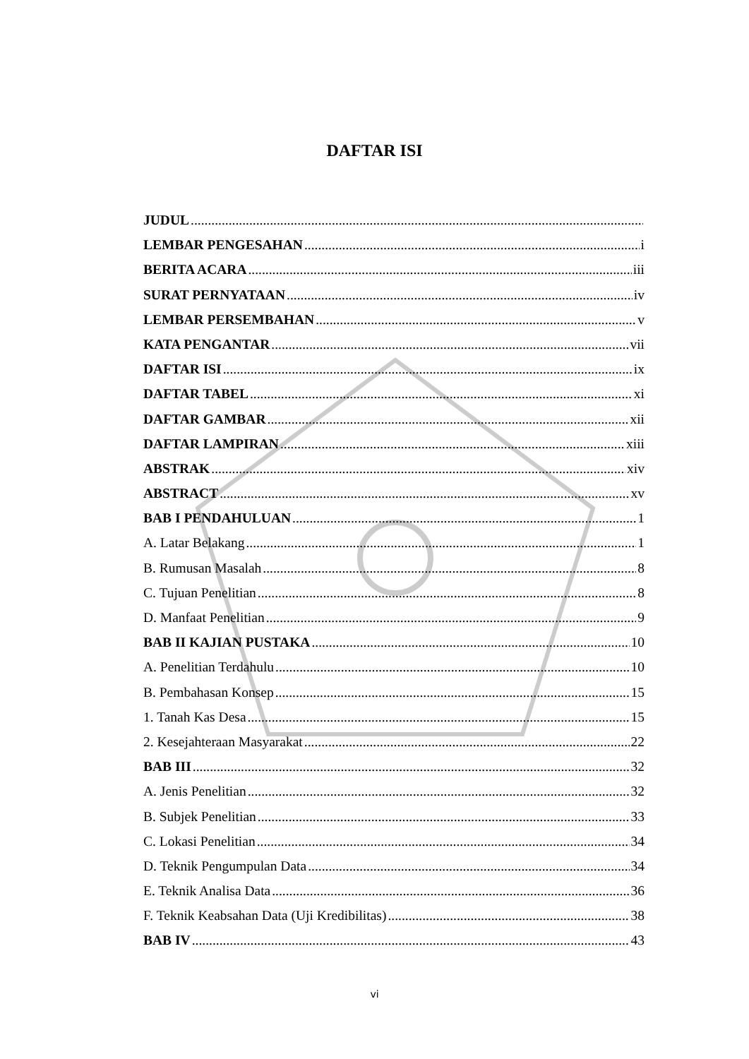DAFTAR ISI
JUDUL
LEMBAR PENGESAHAN i
BERITA ACARA iii
SURAT PERNYATAAN iv
LEMBAR PERSEMBAHAN v
KATA PENGANTAR vii
DAFTAR ISI ix
DAFTAR TABEL xi
DAFTAR GAMBAR xii
DAFTAR LAMPIRAN xiii
ABSTRAK xiv
ABSTRACT xv
BAB I PENDAHULUAN 1
A. Latar Belakang 1
B. Rumusan Masalah 8
C. Tujuan Penelitian 8
D. Manfaat Penelitian 9
BAB II KAJIAN PUSTAKA 10
A. Penelitian Terdahulu 10
B. Pembahasan Konsep 15
1. Tanah Kas Desa 15
2. Kesejahteraan Masyarakat 22
BAB III 32
A. Jenis Penelitian 32
B. Subjek Penelitian 33
C. Lokasi Penelitian 34
D. Teknik Pengumpulan Data 34
E. Teknik Analisa Data 36
F. Teknik Keabsahan Data (Uji Kredibilitas) 38
BAB IV 43
vi